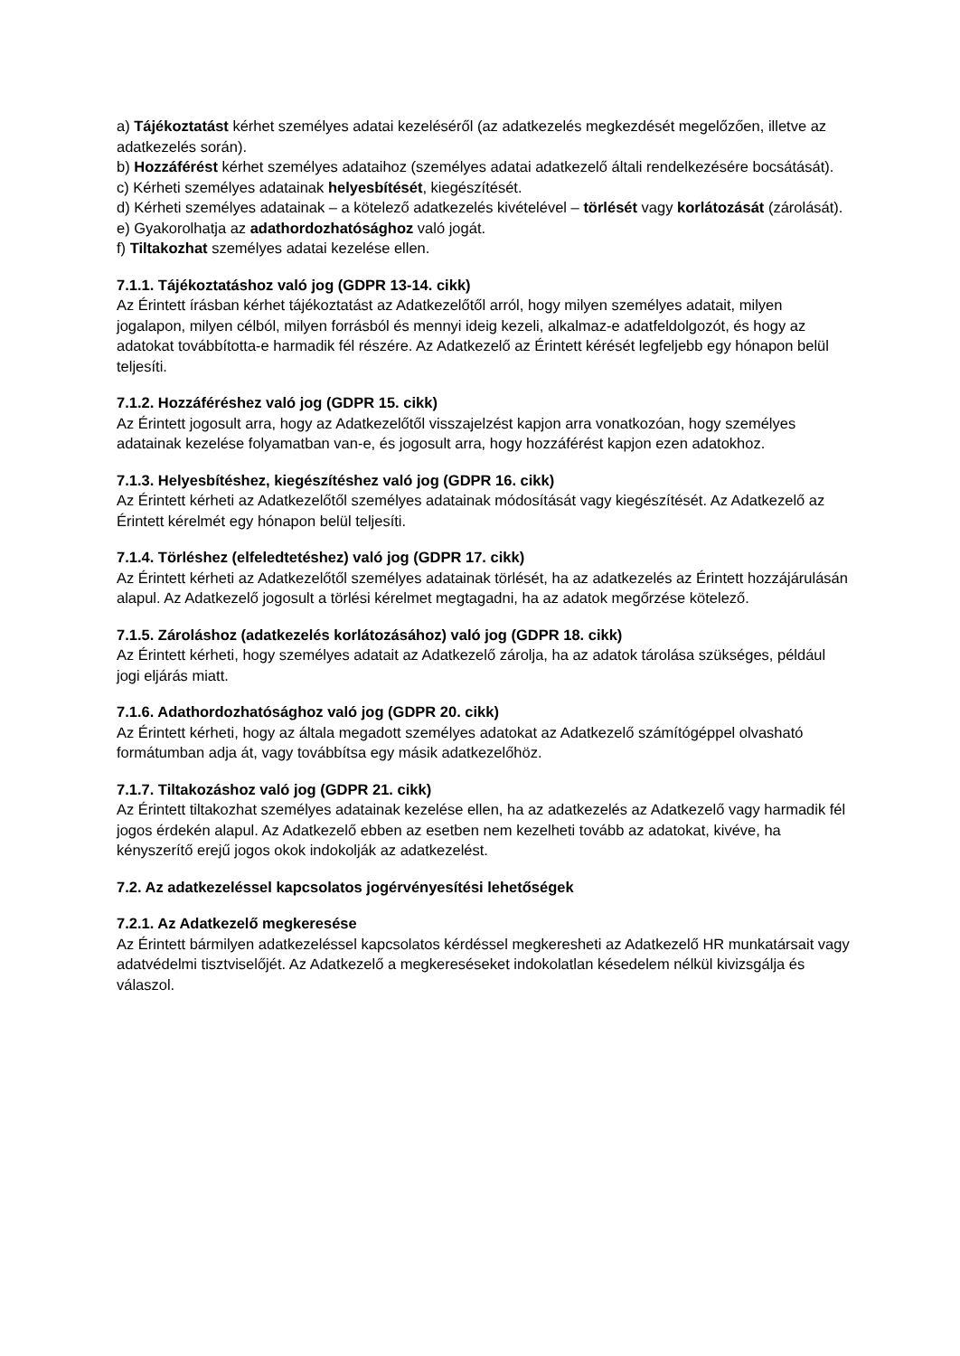a) Tájékoztatást kérhet személyes adatai kezeléséről (az adatkezelés megkezdését megelőzően, illetve az adatkezelés során).
b) Hozzáférést kérhet személyes adataihoz (személyes adatai adatkezelő általi rendelkezésére bocsátását).
c) Kérheti személyes adatainak helyesbítését, kiegészítését.
d) Kérheti személyes adatainak – a kötelező adatkezelés kivételével – törlését vagy korlátozását (zárolását).
e) Gyakorolhatja az adathordozhatósághoz való jogát.
f) Tiltakozhat személyes adatai kezelése ellen.
7.1.1. Tájékoztatáshoz való jog (GDPR 13-14. cikk)
Az Érintett írásban kérhet tájékoztatást az Adatkezelőtől arról, hogy milyen személyes adatait, milyen jogalapon, milyen célból, milyen forrásból és mennyi ideig kezeli, alkalmaz-e adatfeldolgozót, és hogy az adatokat továbbította-e harmadik fél részére. Az Adatkezelő az Érintett kérését legfeljebb egy hónapon belül teljesíti.
7.1.2. Hozzáféréshez való jog (GDPR 15. cikk)
Az Érintett jogosult arra, hogy az Adatkezelőtől visszajelzést kapjon arra vonatkozóan, hogy személyes adatainak kezelése folyamatban van-e, és jogosult arra, hogy hozzáférést kapjon ezen adatokhoz.
7.1.3. Helyesbítéshez, kiegészítéshez való jog (GDPR 16. cikk)
Az Érintett kérheti az Adatkezelőtől személyes adatainak módosítását vagy kiegészítését. Az Adatkezelő az Érintett kérelmét egy hónapon belül teljesíti.
7.1.4. Törléshez (elfeledtetéshez) való jog (GDPR 17. cikk)
Az Érintett kérheti az Adatkezelőtől személyes adatainak törlését, ha az adatkezelés az Érintett hozzájárulásán alapul. Az Adatkezelő jogosult a törlési kérelmet megtagadni, ha az adatok megőrzése kötelező.
7.1.5. Zároláshoz (adatkezelés korlátozásához) való jog (GDPR 18. cikk)
Az Érintett kérheti, hogy személyes adatait az Adatkezelő zárolja, ha az adatok tárolása szükséges, például jogi eljárás miatt.
7.1.6. Adathordozhatósághoz való jog (GDPR 20. cikk)
Az Érintett kérheti, hogy az általa megadott személyes adatokat az Adatkezelő számítógéppel olvasható formátumban adja át, vagy továbbítsa egy másik adatkezelőhöz.
7.1.7. Tiltakozáshoz való jog (GDPR 21. cikk)
Az Érintett tiltakozhat személyes adatainak kezelése ellen, ha az adatkezelés az Adatkezelő vagy harmadik fél jogos érdekén alapul. Az Adatkezelő ebben az esetben nem kezelheti tovább az adatokat, kivéve, ha kényszerítő erejű jogos okok indokolják az adatkezelést.
7.2. Az adatkezeléssel kapcsolatos jogérvényesítési lehetőségek
7.2.1. Az Adatkezelő megkeresése
Az Érintett bármilyen adatkezeléssel kapcsolatos kérdéssel megkeresheti az Adatkezelő HR munkatársait vagy adatvédelmi tisztviselőjét. Az Adatkezelő a megkereséseket indokolatlan késedelem nélkül kivizsgálja és válaszol.